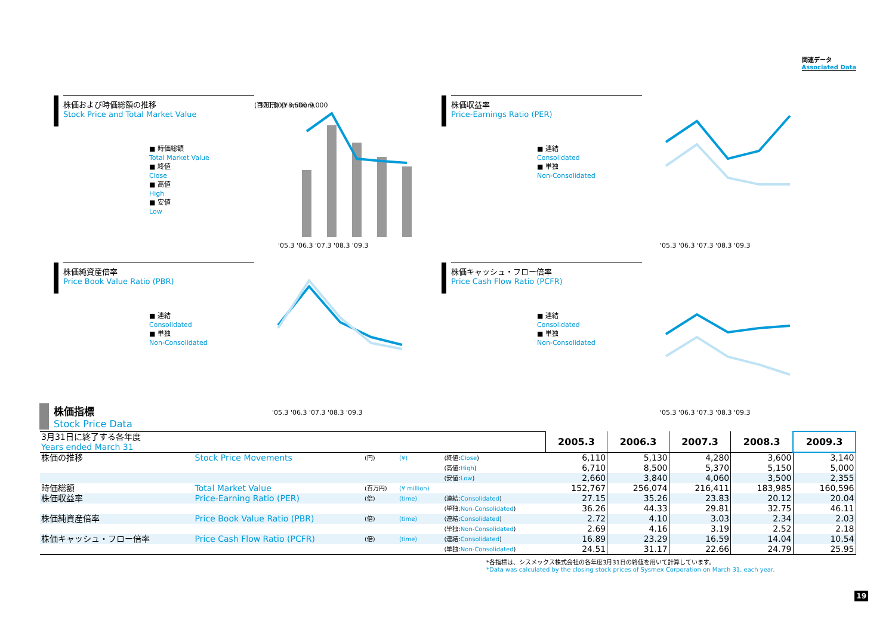関連データ
Associated Data
株価および時価総額の推移
Stock Price and Total Market Value
■ 時価総額
Total Market Value
■ 終値
Close
■ 高値
High
■ 安値
Low
(百万円) (¥ million)
300,000 8,500 9,000
'05.3 '06.3 '07.3 '08.3 '09.3
株価収益率
Price-Earnings Ratio (PER)
■ 連結
Consolidated
■ 単独
Non-Consolidated
'05.3 '06.3 '07.3 '08.3 '09.3
株価純資産倍率
Price Book Value Ratio (PBR)
■ 連結
Consolidated
■ 単独
Non-Consolidated
'05.3 '06.3 '07.3 '08.3 '09.3
株価キャッシュ・フロー倍率
Price Cash Flow Ratio (PCFR)
■ 連結
Consolidated
■ 単独
Non-Consolidated
'05.3 '06.3 '07.3 '08.3 '09.3
株価指標
Stock Price Data
| 3月31日に終了する各年度 Years ended March 31 | | | | | 2005.3 | 2006.3 | 2007.3 | 2008.3 | 2009.3 |
| 株価の推移 | Stock Price Movements | (円) | (¥) | (終値: Close ) | 6,110 | 5,130 | 4,280 | 3,600 | 3,140 |
| | | | | (高値: High ) | 6,710 | 8,500 | 5,370 | 5,150 | 5,000 |
| | | | | (安値: Low ) | 2,660 | 3,840 | 4,060 | 3,500 | 2,355 |
| 時価総額 | Total Market Value | (百万円) | (¥ million) | | 152,767 | 256,074 | 216,411 | 183,985 | 160,596 |
| 株価収益率 | Price-Earning Ratio (PER) | (倍) | (time) | (連結: Consolidated ) | 27.15 | 35.26 | 23.83 | 20.12 | 20.04 |
| | | | | (単独: Non-Consolidated ) | 36.26 | 44.33 | 29.81 | 32.75 | 46.11 |
| 株価純資産倍率 | Price Book Value Ratio (PBR) | (倍) | (time) | (連結: Consolidated ) | 2.72 | 4.10 | 3.03 | 2.34 | 2.03 |
| | | | | (単独: Non-Consolidated ) | 2.69 | 4.16 | 3.19 | 2.52 | 2.18 |
| 株価キャッシュ・フロー倍率 | Price Cash Flow Ratio (PCFR) | (倍) | (time) | (連結: Consolidated ) | 16.89 | 23.29 | 16.59 | 14.04 | 10.54 |
| | | | | (単独: Non-Consolidated ) | 24.51 | 31.17 | 22.66 | 24.79 | 25.95 |
*各指標は、シスメックス株式会社の各年度3月31日の終値を用いて計算しています。
*Data was calculated by the closing stock prices of Sysmex Corporation on March 31, each year.
19